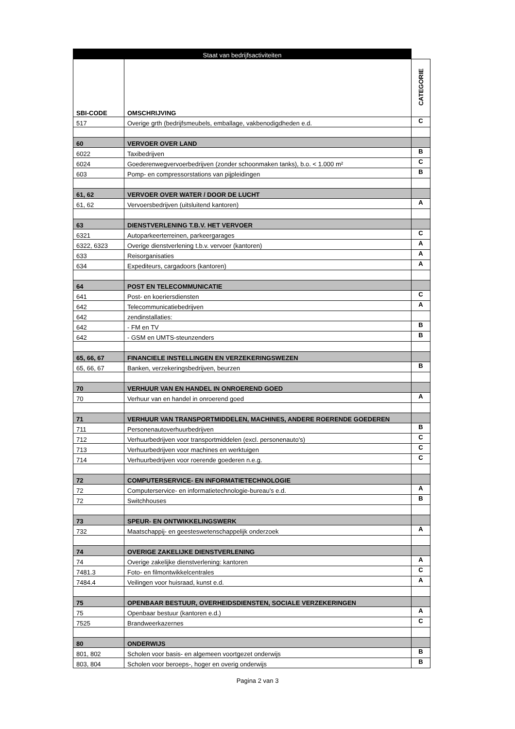| Staat van bedrijfsactiviteiten | | |
| --- | --- | --- |
| SBI-CODE | OMSCHRIJVING | CATEGORIE |
| 517 | Overige grth (bedrijfsmeubels, emballage, vakbenodigdheden e.d. | C |
| 60 | VERVOER OVER LAND | |
| 6022 | Taxibedrijven | B |
| 6024 | Goederenwegvervoerbedrijven (zonder schoonmaken tanks), b.o. < 1.000 m² | C |
| 603 | Pomp- en compressorstations van pijpleidingen | B |
| 61, 62 | VERVOER OVER WATER / DOOR DE LUCHT | |
| 61, 62 | Vervoersbedrijven (uitsluitend kantoren) | A |
| 63 | DIENSTVERLENING T.B.V. HET VERVOER | |
| 6321 | Autoparkeerterreinen, parkeergarages | C |
| 6322, 6323 | Overige dienstverlening t.b.v. vervoer (kantoren) | A |
| 633 | Reisorganisaties | A |
| 634 | Expediteurs, cargadoors (kantoren) | A |
| 64 | POST EN TELECOMMUNICATIE | |
| 641 | Post- en koeriersdiensten | C |
| 642 | Telecommunicatiebedrijven | A |
| 642 | zendinstallaties: | |
| 642 | - FM en TV | B |
| 642 | - GSM en UMTS-steunzenders | B |
| 65, 66, 67 | FINANCIELE INSTELLINGEN EN VERZEKERINGSWEZEN | |
| 65, 66, 67 | Banken, verzekeringsbedrijven, beurzen | B |
| 70 | VERHUUR VAN EN HANDEL IN ONROEREND GOED | |
| 70 | Verhuur van en handel in onroerend goed | A |
| 71 | VERHUUR VAN TRANSPORTMIDDELEN, MACHINES, ANDERE ROERENDE GOEDEREN | |
| 711 | Personenautoverhuurbedrijven | B |
| 712 | Verhuurbedrijven voor transportmiddelen (excl. personenauto's) | C |
| 713 | Verhuurbedrijven voor machines en werktuigen | C |
| 714 | Verhuurbedrijven voor roerende goederen n.e.g. | C |
| 72 | COMPUTERSERVICE- EN INFORMATIETECHNOLOGIE | |
| 72 | Computerservice- en informatietechnologie-bureau's e.d. | A |
| 72 | Switchhouses | B |
| 73 | SPEUR- EN ONTWIKKELINGSWERK | |
| 732 | Maatschappij- en geesteswetenschappelijk onderzoek | A |
| 74 | OVERIGE ZAKELIJKE DIENSTVERLENING | |
| 74 | Overige zakelijke dienstverlening: kantoren | A |
| 7481.3 | Foto- en filmontwikkelcentrales | C |
| 7484.4 | Veilingen voor huisraad, kunst e.d. | A |
| 75 | OPENBAAR BESTUUR, OVERHEIDSDIENSTEN, SOCIALE VERZEKERINGEN | |
| 75 | Openbaar bestuur (kantoren e.d.) | A |
| 7525 | Brandweerkazernes | C |
| 80 | ONDERWIJS | |
| 801, 802 | Scholen voor basis- en algemeen voortgezet onderwijs | B |
| 803, 804 | Scholen voor beroeps-, hoger en overig onderwijs | B |
Pagina 2 van 3